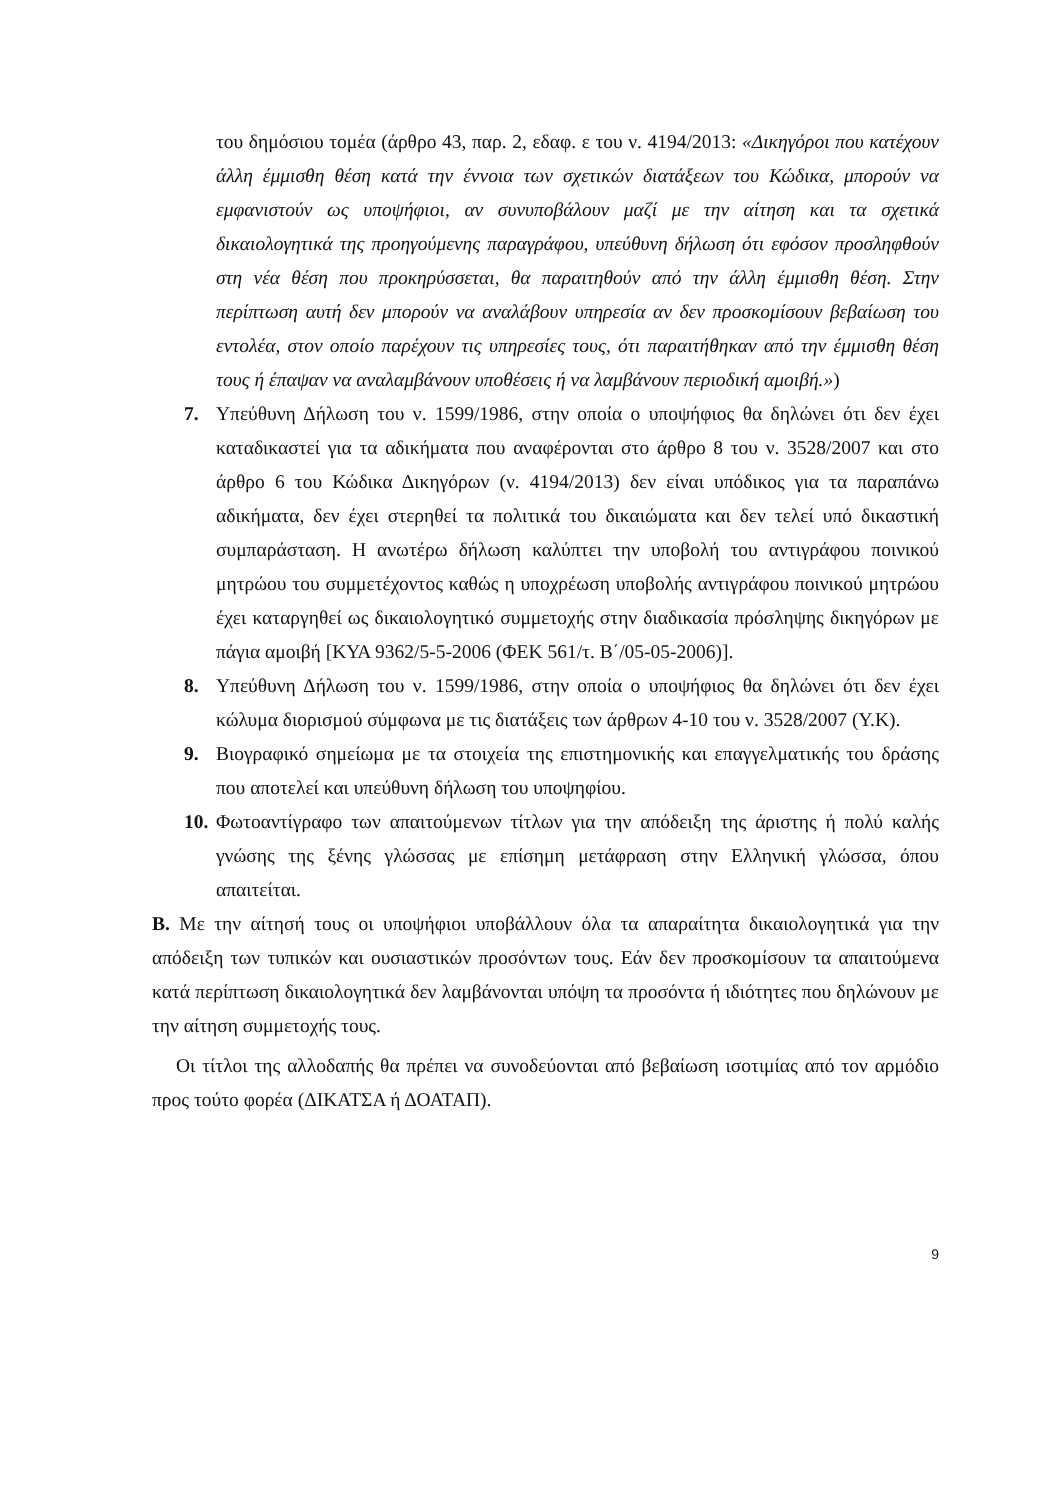του δημόσιου τομέα (άρθρο 43, παρ. 2, εδαφ. ε του ν. 4194/2013: «Δικηγόροι που κατέχουν άλλη έμμισθη θέση κατά την έννοια των σχετικών διατάξεων του Κώδικα, μπορούν να εμφανιστούν ως υποψήφιοι, αν συνυποβάλουν μαζί με την αίτηση και τα σχετικά δικαιολογητικά της προηγούμενης παραγράφου, υπεύθυνη δήλωση ότι εφόσον προσληφθούν στη νέα θέση που προκηρύσσεται, θα παραιτηθούν από την άλλη έμμισθη θέση. Στην περίπτωση αυτή δεν μπορούν να αναλάβουν υπηρεσία αν δεν προσκομίσουν βεβαίωση του εντολέα, στον οποίο παρέχουν τις υπηρεσίες τους, ότι παραιτήθηκαν από την έμμισθη θέση τους ή έπαψαν να αναλαμβάνουν υποθέσεις ή να λαμβάνουν περιοδική αμοιβή.»)
7. Υπεύθυνη Δήλωση του ν. 1599/1986, στην οποία ο υποψήφιος θα δηλώνει ότι δεν έχει καταδικαστεί για τα αδικήματα που αναφέρονται στο άρθρο 8 του ν. 3528/2007 και στο άρθρο 6 του Κώδικα Δικηγόρων (ν. 4194/2013) δεν είναι υπόδικος για τα παραπάνω αδικήματα, δεν έχει στερηθεί τα πολιτικά του δικαιώματα και δεν τελεί υπό δικαστική συμπαράσταση. Η ανωτέρω δήλωση καλύπτει την υποβολή του αντιγράφου ποινικού μητρώου του συμμετέχοντος καθώς η υποχρέωση υποβολής αντιγράφου ποινικού μητρώου έχει καταργηθεί ως δικαιολογητικό συμμετοχής στην διαδικασία πρόσληψης δικηγόρων με πάγια αμοιβή [ΚΥΑ 9362/5-5-2006 (ΦΕΚ 561/τ. Β΄/05-05-2006)].
8. Υπεύθυνη Δήλωση του ν. 1599/1986, στην οποία ο υποψήφιος θα δηλώνει ότι δεν έχει κώλυμα διορισμού σύμφωνα με τις διατάξεις των άρθρων 4-10 του ν. 3528/2007 (Υ.Κ).
9. Βιογραφικό σημείωμα με τα στοιχεία της επιστημονικής και επαγγελματικής του δράσης που αποτελεί και υπεύθυνη δήλωση του υποψηφίου.
10.
Φωτοαντίγραφο των απαιτούμενων τίτλων για την απόδειξη της άριστης ή πολύ καλής γνώσης της ξένης γλώσσας με επίσημη μετάφραση στην Ελληνική γλώσσα, όπου απαιτείται.
Β. Με την αίτησή τους οι υποψήφιοι υποβάλλουν όλα τα απαραίτητα δικαιολογητικά για την απόδειξη των τυπικών και ουσιαστικών προσόντων τους. Εάν δεν προσκομίσουν τα απαιτούμενα κατά περίπτωση δικαιολογητικά δεν λαμβάνονται υπόψη τα προσόντα ή ιδιότητες που δηλώνουν με την αίτηση συμμετοχής τους.
Οι τίτλοι της αλλοδαπής θα πρέπει να συνοδεύονται από βεβαίωση ισοτιμίας από τον αρμόδιο προς τούτο φορέα (ΔΙΚΑΤΣΑ ή ΔΟΑΤΑΠ).
9